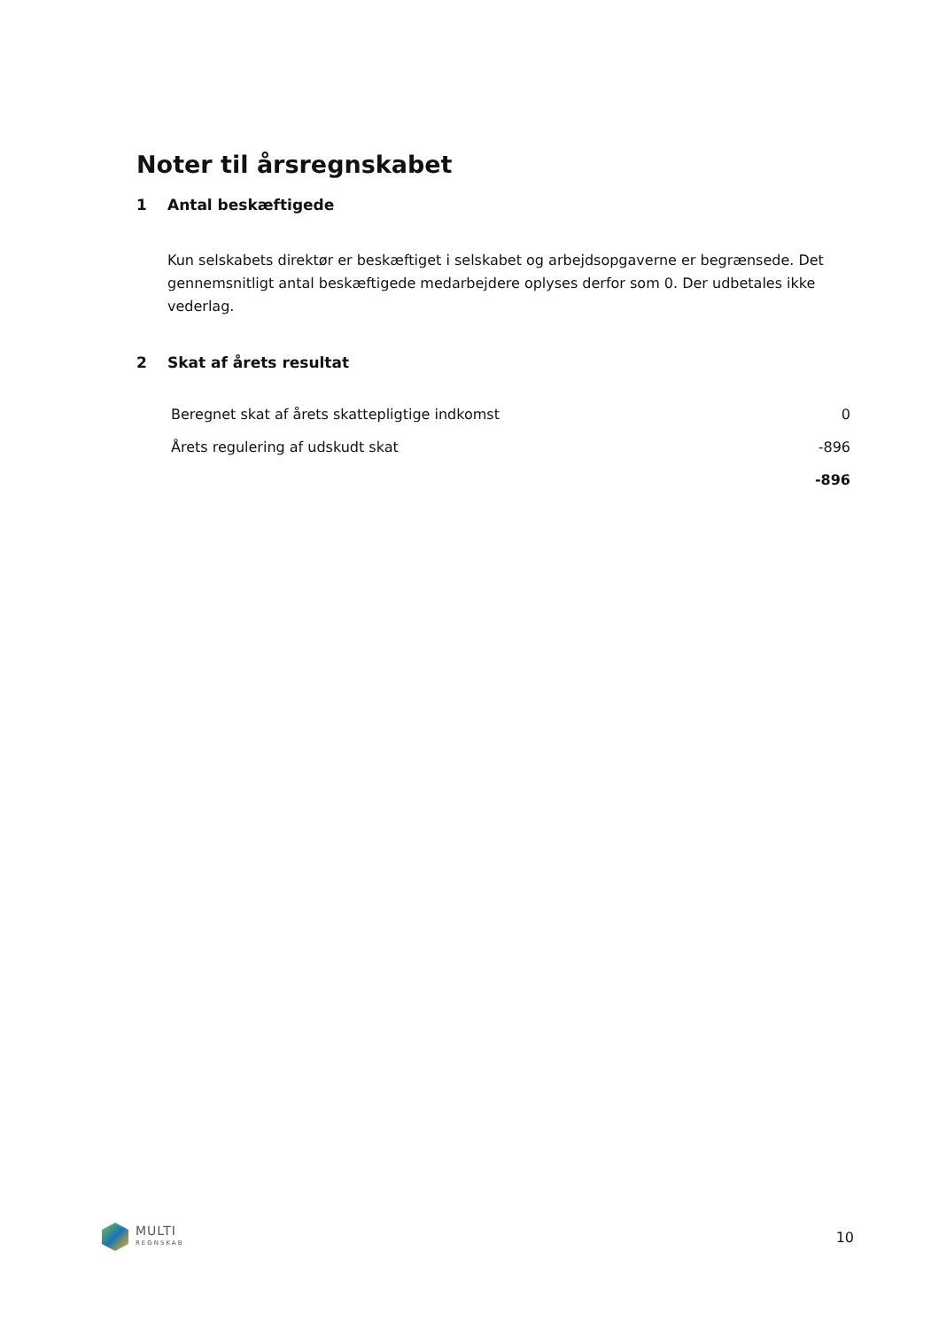Noter til årsregnskabet
1 Antal beskæftigede
Kun selskabets direktør er beskæftiget i selskabet og arbejdsopgaverne er begrænsede. Det gennemsnitligt antal beskæftigede medarbejdere oplyses derfor som 0. Der udbetales ikke vederlag.
2 Skat af årets resultat
| Beregnet skat af årets skattepligtige indkomst | 0 |
| Årets regulering af udskudt skat | -896 |
| | -896 |
MULTI
REGNSKAB
10